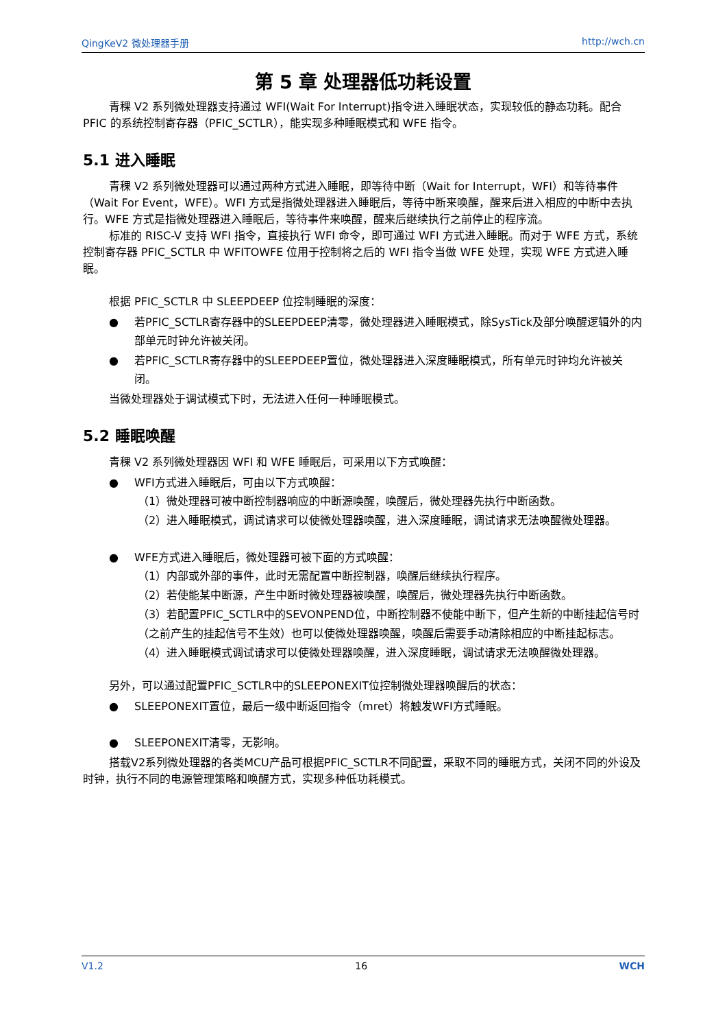QingKeV2 微处理器手册 http://wch.cn
第 5 章 处理器低功耗设置
青稞 V2 系列微处理器支持通过 WFI(Wait For Interrupt)指令进入睡眠状态，实现较低的静态功耗。配合 PFIC 的系统控制寄存器（PFIC_SCTLR），能实现多种睡眠模式和 WFE 指令。
5.1 进入睡眠
青稞 V2 系列微处理器可以通过两种方式进入睡眠，即等待中断（Wait for Interrupt，WFI）和等待事件（Wait For Event，WFE）。WFI 方式是指微处理器进入睡眠后，等待中断来唤醒，醒来后进入相应的中断中去执行。WFE 方式是指微处理器进入睡眠后，等待事件来唤醒，醒来后继续执行之前停止的程序流。
标准的 RISC-V 支持 WFI 指令，直接执行 WFI 命令，即可通过 WFI 方式进入睡眠。而对于 WFE 方式，系统控制寄存器 PFIC_SCTLR 中 WFITOWFE 位用于控制将之后的 WFI 指令当做 WFE 处理，实现 WFE 方式进入睡眠。
根据 PFIC_SCTLR 中 SLEEPDEEP 位控制睡眠的深度：
● 若PFIC_SCTLR寄存器中的SLEEPDEEP清零，微处理器进入睡眠模式，除SysTick及部分唤醒逻辑外的内部单元时钟允许被关闭。
● 若PFIC_SCTLR寄存器中的SLEEPDEEP置位，微处理器进入深度睡眠模式，所有单元时钟均允许被关闭。
当微处理器处于调试模式下时，无法进入任何一种睡眠模式。
5.2 睡眠唤醒
青稞 V2 系列微处理器因 WFI 和 WFE 睡眠后，可采用以下方式唤醒：
● WFI方式进入睡眠后，可由以下方式唤醒：
（1）微处理器可被中断控制器响应的中断源唤醒，唤醒后，微处理器先执行中断函数。
（2）进入睡眠模式，调试请求可以使微处理器唤醒，进入深度睡眠，调试请求无法唤醒微处理器。
● WFE方式进入睡眠后，微处理器可被下面的方式唤醒：
（1）内部或外部的事件，此时无需配置中断控制器，唤醒后继续执行程序。
（2）若使能某中断源，产生中断时微处理器被唤醒，唤醒后，微处理器先执行中断函数。
（3）若配置PFIC_SCTLR中的SEVONPEND位，中断控制器不使能中断下，但产生新的中断挂起信号时（之前产生的挂起信号不生效）也可以使微处理器唤醒，唤醒后需要手动清除相应的中断挂起标志。
（4）进入睡眠模式调试请求可以使微处理器唤醒，进入深度睡眠，调试请求无法唤醒微处理器。
另外，可以通过配置PFIC_SCTLR中的SLEEPONEXIT位控制微处理器唤醒后的状态：
● SLEEPONEXIT置位，最后一级中断返回指令（mret）将触发WFI方式睡眠。
● SLEEPONEXIT清零，无影响。
搭载V2系列微处理器的各类MCU产品可根据PFIC_SCTLR不同配置，采取不同的睡眠方式，关闭不同的外设及时钟，执行不同的电源管理策略和唤醒方式，实现多种低功耗模式。
V1.2 16 WCH